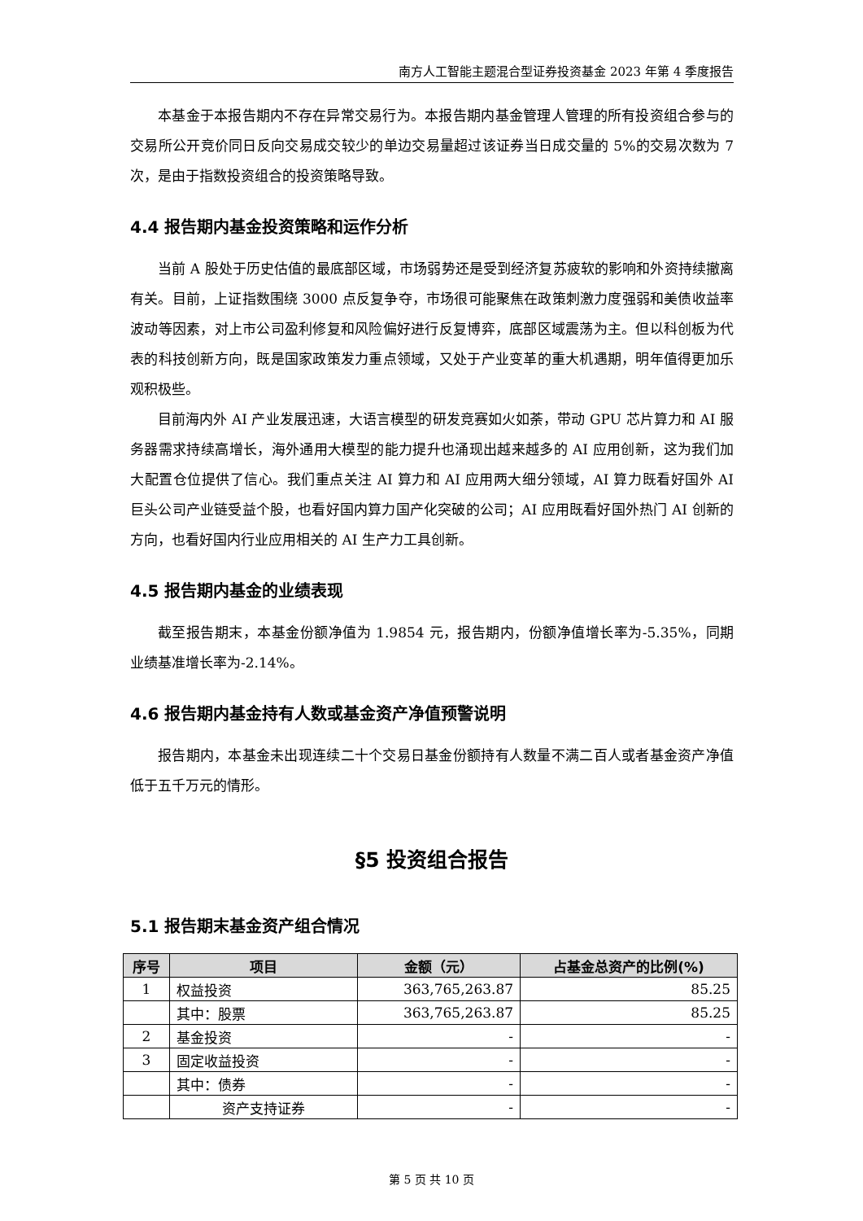南方人工智能主题混合型证券投资基金 2023 年第 4 季度报告
本基金于本报告期内不存在异常交易行为。本报告期内基金管理人管理的所有投资组合参与的交易所公开竞价同日反向交易成交较少的单边交易量超过该证券当日成交量的 5%的交易次数为 7 次，是由于指数投资组合的投资策略导致。
4.4 报告期内基金投资策略和运作分析
当前 A 股处于历史估值的最底部区域，市场弱势还是受到经济复苏疲软的影响和外资持续撤离有关。目前，上证指数围绕 3000 点反复争夺，市场很可能聚焦在政策刺激力度强弱和美债收益率波动等因素，对上市公司盈利修复和风险偏好进行反复博弈，底部区域震荡为主。但以科创板为代表的科技创新方向，既是国家政策发力重点领域，又处于产业变革的重大机遇期，明年值得更加乐观积极些。
目前海内外 AI 产业发展迅速，大语言模型的研发竞赛如火如荼，带动 GPU 芯片算力和 AI 服务器需求持续高增长，海外通用大模型的能力提升也涌现出越来越多的 AI 应用创新，这为我们加大配置仓位提供了信心。我们重点关注 AI 算力和 AI 应用两大细分领域，AI 算力既看好国外 AI 巨头公司产业链受益个股，也看好国内算力国产化突破的公司；AI 应用既看好国外热门 AI 创新的方向，也看好国内行业应用相关的 AI 生产力工具创新。
4.5 报告期内基金的业绩表现
截至报告期末，本基金份额净值为 1.9854 元，报告期内，份额净值增长率为-5.35%，同期业绩基准增长率为-2.14%。
4.6 报告期内基金持有人数或基金资产净值预警说明
报告期内，本基金未出现连续二十个交易日基金份额持有人数量不满二百人或者基金资产净值低于五千万元的情形。
§5 投资组合报告
5.1 报告期末基金资产组合情况
| 序号 | 项目 | 金额（元） | 占基金总资产的比例(%) |
| --- | --- | --- | --- |
| 1 | 权益投资 | 363,765,263.87 | 85.25 |
| | 其中：股票 | 363,765,263.87 | 85.25 |
| 2 | 基金投资 | - | - |
| 3 | 固定收益投资 | - | - |
| | 其中：债券 | - | - |
| | 资产支持证券 | - | - |
第 5 页 共 10 页